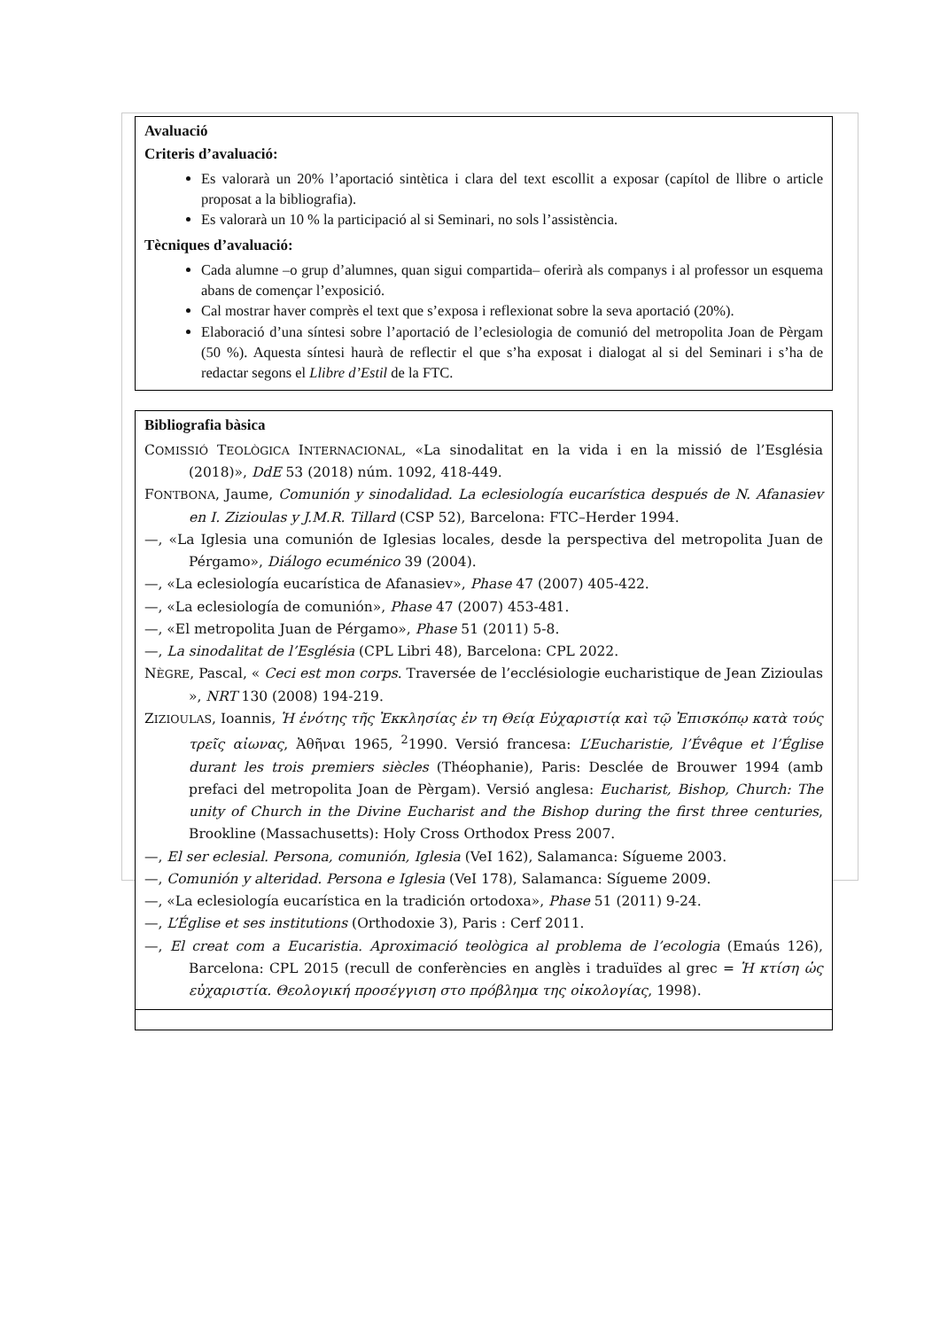Avaluació
Criteris d’avaluació:
Es valorarà un 20% l’aportació sintètica i clara del text escollit a exposar (capítol de llibre o article proposat a la bibliografia).
Es valorarà un 10 % la participació al si Seminari, no sols l’assistència.
Tècniques d’avaluació:
Cada alumne –o grup d’alumnes, quan sigui compartida– oferirà als companys i al professor un esquema abans de començar l’exposició.
Cal mostrar haver comprès el text que s’exposa i reflexionat sobre la seva aportació (20%).
Elaboració d’una síntesi sobre l’aportació de l’eclesiologia de comunió del metropolita Joan de Pèrgam (50 %). Aquesta síntesi haurà de reflectir el que s’ha exposat i dialogat al si del Seminari i s’ha de redactar segons el Llibre d’Estil de la FTC.
Bibliografia bàsica
COMISSIÓ TEOLÒGICA INTERNACIONAL, «La sinodalitat en la vida i en la missió de l’Església (2018)», DdE 53 (2018) núm. 1092, 418-449.
FONTBONA, Jaume, Comunión y sinodalidad. La eclesiología eucarística después de N. Afanasiev en I. Zizioulas y J.M.R. Tillard (CSP 52), Barcelona: FTC–Herder 1994.
—, «La Iglesia una comunión de Iglesias locales, desde la perspectiva del metropolita Juan de Pérgamo», Diálogo ecuménico 39 (2004).
—, «La eclesiología eucarística de Afanasiev», Phase 47 (2007) 405-422.
—, «La eclesiología de comunión», Phase 47 (2007) 453-481.
—, «El metropolita Juan de Pérgamo», Phase 51 (2011) 5-8.
—, La sinodalitat de l’Església (CPL Libri 48), Barcelona: CPL 2022.
NÈGRE, Pascal, « Ceci est mon corps. Traversée de l’ecclésiologie eucharistique de Jean Zizioulas », NRT 130 (2008) 194-219.
ZIZIOULAS, Ioannis, Ἡ ἑνότης τῆς Ἐκκλησίας ἐν τη Θείᾳ Εὐχαριστίᾳ καὶ τῷ Ἐπισκόπῳ κατὰ τούς τρεῖς αἰωνας, Ἀθῆναι 1965, <sup>2</sup>1990. Versió francesa: L’Eucharistie, l’Évêque et l’Église durant les trois premiers siècles (Théophanie), Paris: Desclée de Brouwer 1994 (amb prefaci del metropolita Joan de Pèrgam). Versió anglesa: Eucharist, Bishop, Church: The unity of Church in the Divine Eucharist and the Bishop during the first three centuries, Brookline (Massachusetts): Holy Cross Orthodox Press 2007.
—, El ser eclesial. Persona, comunión, Iglesia (VeI 162), Salamanca: Sígueme 2003.
—, Comunión y alteridad. Persona e Iglesia (VeI 178), Salamanca: Sígueme 2009.
—, «La eclesiología eucarística en la tradición ortodoxa», Phase 51 (2011) 9-24.
—, L’Église et ses institutions (Orthodoxie 3), Paris : Cerf 2011.
—, El creat com a Eucaristia. Aproximació teològica al problema de l’ecologia (Emaús 126), Barcelona: CPL 2015 (recull de conferències en anglès i traduïdes al grec = Ἡ κτίση ὡς εὐχαριστία. Θεολογική προσέγγιση στο πρόβλημα της οἰκολογίας, 1998).